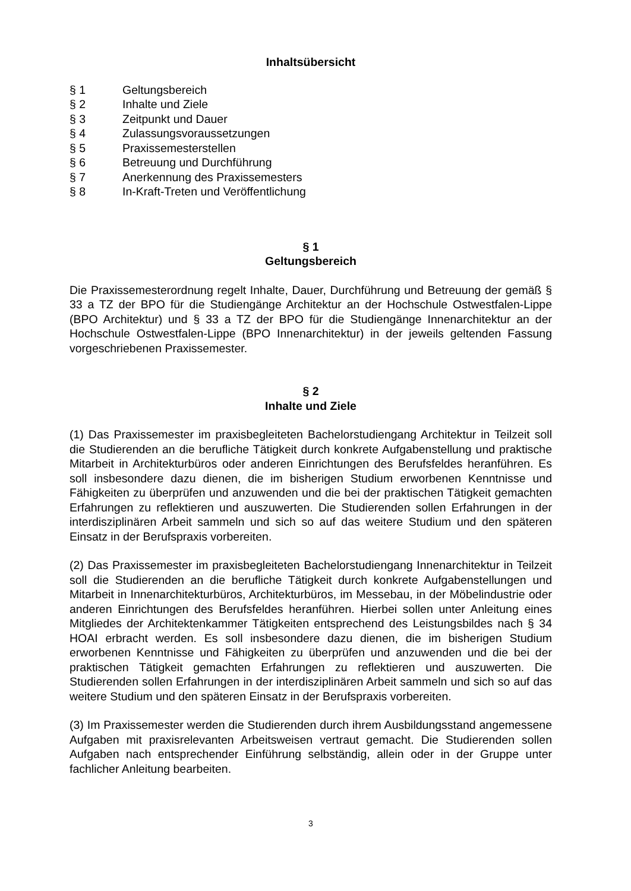Inhaltsübersicht
§ 1 Geltungsbereich
§ 2 Inhalte und Ziele
§ 3 Zeitpunkt und Dauer
§ 4 Zulassungsvoraussetzungen
§ 5 Praxissemesterstellen
§ 6 Betreuung und Durchführung
§ 7 Anerkennung des Praxissemesters
§ 8 In-Kraft-Treten und Veröffentlichung
§ 1
Geltungsbereich
Die Praxissemesterordnung regelt Inhalte, Dauer, Durchführung und Betreuung der gemäß § 33 a TZ der BPO für die Studiengänge Architektur an der Hochschule Ostwestfalen-Lippe (BPO Architektur) und § 33 a TZ der BPO für die Studiengänge Innenarchitektur an der Hochschule Ostwestfalen-Lippe (BPO Innenarchitektur) in der jeweils geltenden Fassung vorgeschriebenen Praxissemester.
§ 2
Inhalte und Ziele
(1) Das Praxissemester im praxisbegleiteten Bachelorstudiengang Architektur in Teilzeit soll die Studierenden an die berufliche Tätigkeit durch konkrete Aufgabenstellung und praktische Mitarbeit in Architekturbüros oder anderen Einrichtungen des Berufsfeldes heranführen. Es soll insbesondere dazu dienen, die im bisherigen Studium erworbenen Kenntnisse und Fähigkeiten zu überprüfen und anzuwenden und die bei der praktischen Tätigkeit gemachten Erfahrungen zu reflektieren und auszuwerten. Die Studierenden sollen Erfahrungen in der interdisziplinären Arbeit sammeln und sich so auf das weitere Studium und den späteren Einsatz in der Berufspraxis vorbereiten.
(2) Das Praxissemester im praxisbegleiteten Bachelorstudiengang Innenarchitektur in Teilzeit soll die Studierenden an die berufliche Tätigkeit durch konkrete Aufgabenstellungen und Mitarbeit in Innenarchitekturbüros, Architekturbüros, im Messebau, in der Möbelindustrie oder anderen Einrichtungen des Berufsfeldes heranführen. Hierbei sollen unter Anleitung eines Mitgliedes der Architektenkammer Tätigkeiten entsprechend des Leistungsbildes nach § 34 HOAI erbracht werden. Es soll insbesondere dazu dienen, die im bisherigen Studium erworbenen Kenntnisse und Fähigkeiten zu überprüfen und anzuwenden und die bei der praktischen Tätigkeit gemachten Erfahrungen zu reflektieren und auszuwerten. Die Studierenden sollen Erfahrungen in der interdisziplinären Arbeit sammeln und sich so auf das weitere Studium und den späteren Einsatz in der Berufspraxis vorbereiten.
(3) Im Praxissemester werden die Studierenden durch ihrem Ausbildungsstand angemessene Aufgaben mit praxisrelevanten Arbeitsweisen vertraut gemacht. Die Studierenden sollen Aufgaben nach entsprechender Einführung selbständig, allein oder in der Gruppe unter fachlicher Anleitung bearbeiten.
3